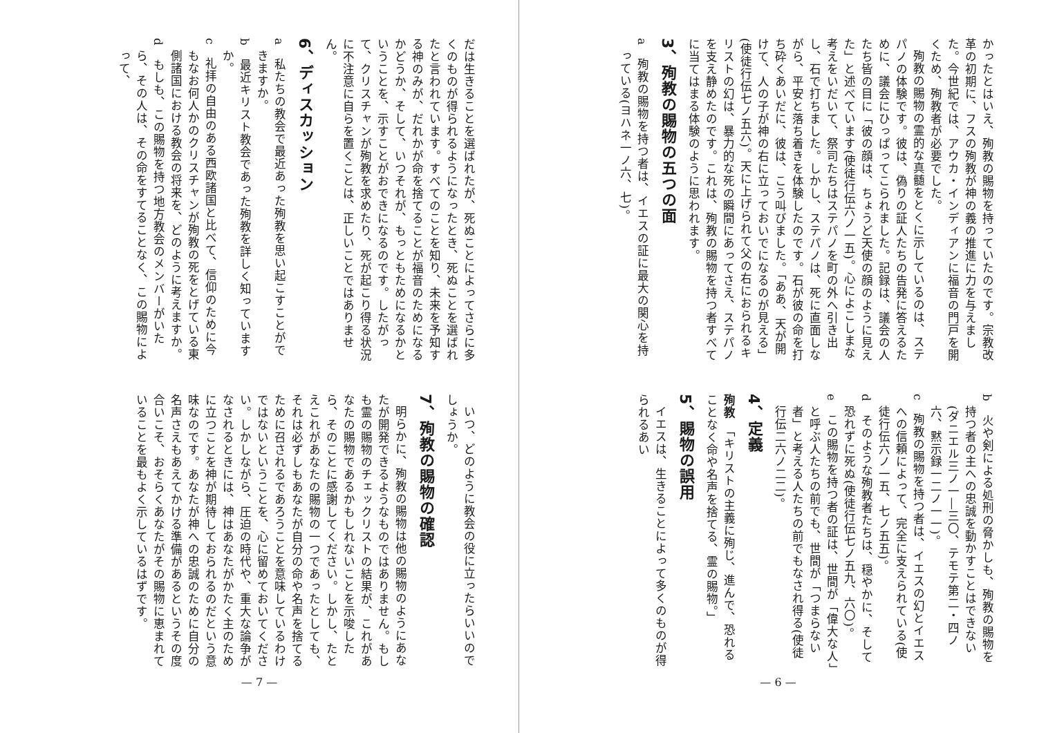かったとはいえ、殉教の賜物を持っていたのです。宗教改革の初期に、フスの殉教が神の義の推進に力を与えました。今世紀では、アウカ・インディアンに福音の門戸を開くため、殉教者が必要でした。
殉教の賜物の霊的な真髄をとくに示しているのは、ステパノの体験です。彼は、偽りの証人たちの告発に答えるために、議会にひっぱってこられました。記録は、議会の人たち皆の目に「彼の顔は、ちょうど天使の顔のように見えた」と述べています(使徒行伝六ノ一五)。心によこしまな考えをいだいて、祭司たちはステパノを町の外へ引き出し、石で打ちました。しかし、ステパノは、死に直面しながら、平安と落ち着きを体験したのです。石が彼の命を打ち砕くあいだに、彼は、こう叫びました。「ああ、天が開けて、人の子が神の右に立っておいでになるのが見える」(使徒行伝七ノ五六)。天に上げられて父の右におられるキリストの幻は、暴力的な死の瞬間にあってさえ、ステパノを支え静めたのです。これは、殉教の賜物を持つ者すべてに当てはまる体験のように思われます。
3、殉教の賜物の五つの面
a　殉教の賜物を持つ者は、イエスの証に最大の関心を持っている(ヨハネ一ノ六、七)。
b　火や剣による処刑の脅かしも、殉教の賜物を持つ者の主への忠誠を動かすことはできない(ダニエル三ノ一―三〇、テモテ第二・四ノ六、黙示録一二ノ一一)。
c　殉教の賜物を持つ者は、イエスの幻とイエスへの信頼によって、完全に支えられている(使徒行伝六ノ一五、七ノ五五)。
d　そのような殉教者たちは、穏やかに、そして恐れずに死ぬ(使徒行伝七ノ五九、六〇)。
e　この賜物を持つ者の証は、世間が「偉大な人」と呼ぶ人たちの前でも、世間が「つまらない者」と考える人たちの前でもなされ得る(使徒行伝二六ノ二二)。
4、定義
殉教　「キリストの主義に殉じ、進んで、恐れることなく命や名声を捨てる、霊の賜物。」
5、賜物の誤用
イエスは、生きることによって多くのものが得られるあい
— 6 —
だは生きることを選ばれたが、死ぬことによってさらに多くのものが得られるようになったとき、死ぬことを選ばれたと言われています。すべてのことを知り、未来を予知する神のみが、だれかが命を捨てることが福音のためになるかどうか、そして、いつそれが、もっともためになるかということを、示すことがおできになるのです。したがって、クリスチャンが殉教を求めたり、死が起こり得る状況に不注意に自らを置くことは、正しいことではありません。
6、ディスカッション
a　私たちの教会で最近あった殉教を思い起こすことができますか。
b　最近キリスト教会であった殉教を詳しく知っていますか。
c　礼拝の自由のある西欧諸国と比べて、信仰のために今もなお何人かのクリスチャンが殉教の死をとげている東側諸国における教会の将来を、どのように考えますか。
d　もしも、この賜物を持つ地方教会のメンバーがいたら、その人は、その命をすてることなく、この賜物によって、
いつ、どのように教会の役に立ったらいいのでしょうか。
7、殉教の賜物の確認
明らかに、殉教の賜物は他の賜物のようにあなたが開発できるようなものではありません。もしも霊の賜物のチェックリストの結果が、これがあなたの賜物であるかもしれないことを示唆したら、そのことに感謝してください。しかし、たとえこれがあなたの賜物の一つであったとしても、それは必ずしもあなたが自分の命や名声を捨てるために召されるであろうことを意味しているわけではないということを、心に留めておいてください。しかしながら、圧迫の時代や、重大な論争がなされるときには、神はあなたがかたく主のために立つことを神が期待しておられるのだという意味なのです。あなたが神への忠誠のために自分の名声さえもあえてかける準備があるというその度合いこそ、おそらくあなたがその賜物に恵まれていることを最もよく示しているはずです。
— 7 —